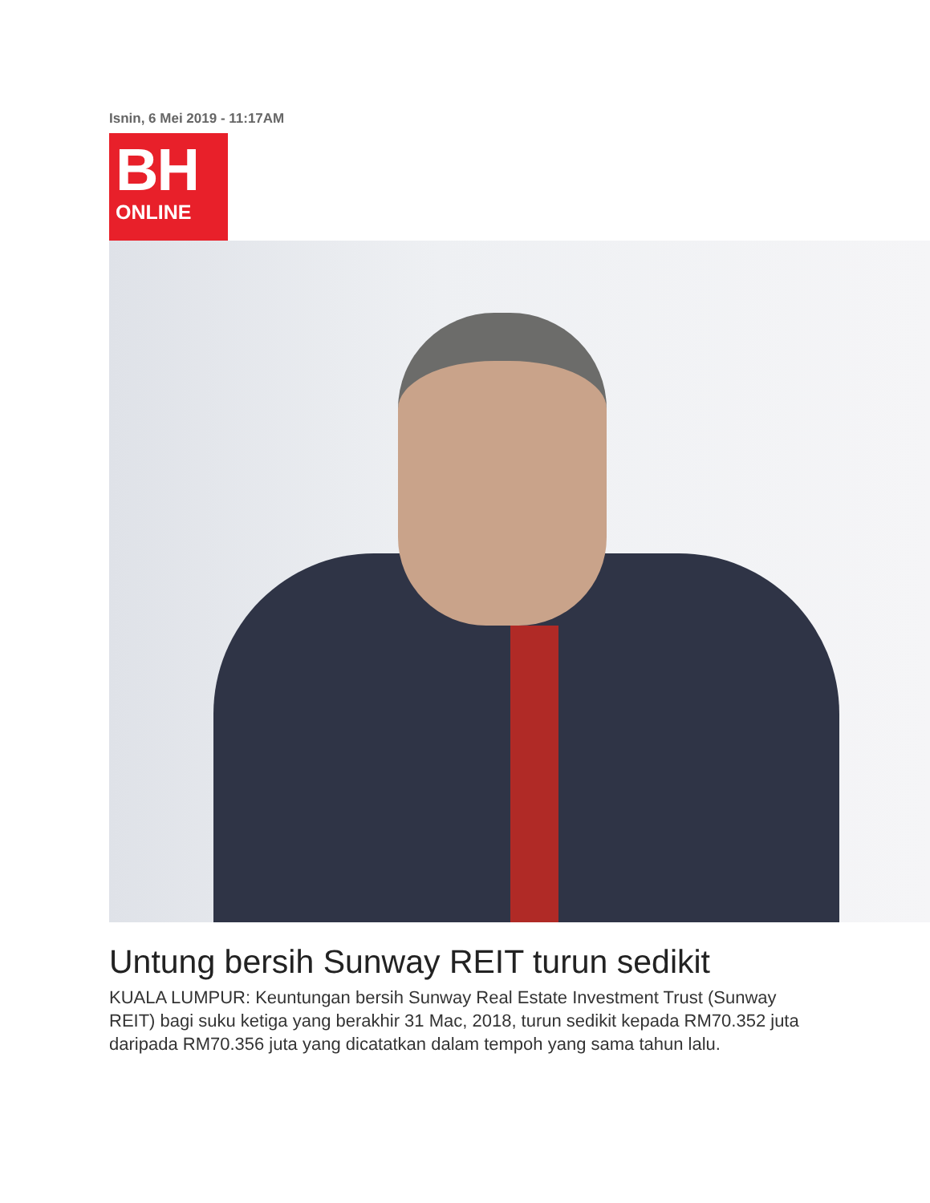Isnin, 6 Mei 2019 - 11:17AM
BH
ONLINE
Untung bersih Sunway REIT turun sedikit
KUALA LUMPUR: Keuntungan bersih Sunway Real Estate Investment Trust (Sunway REIT) bagi suku ketiga yang berakhir 31 Mac, 2018, turun sedikit kepada RM70.352 juta daripada RM70.356 juta yang dicatatkan dalam tempoh yang sama tahun lalu.